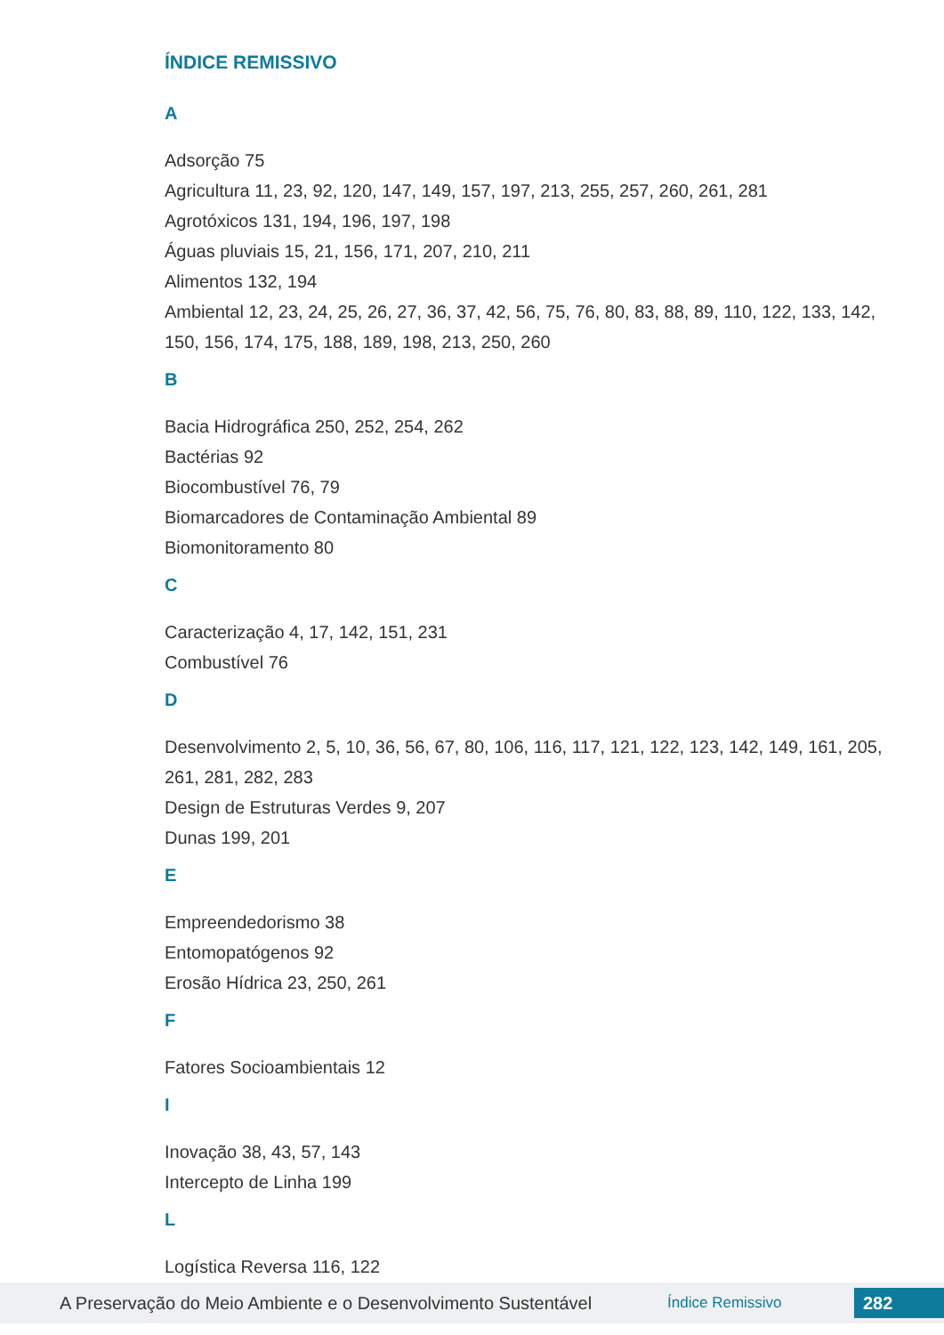ÍNDICE REMISSIVO
A
Adsorção 75
Agricultura 11, 23, 92, 120, 147, 149, 157, 197, 213, 255, 257, 260, 261, 281
Agrotóxicos 131, 194, 196, 197, 198
Águas pluviais 15, 21, 156, 171, 207, 210, 211
Alimentos 132, 194
Ambiental 12, 23, 24, 25, 26, 27, 36, 37, 42, 56, 75, 76, 80, 83, 88, 89, 110, 122, 133, 142, 150, 156, 174, 175, 188, 189, 198, 213, 250, 260
B
Bacia Hidrográfica 250, 252, 254, 262
Bactérias 92
Biocombustível 76, 79
Biomarcadores de Contaminação Ambiental 89
Biomonitoramento 80
C
Caracterização 4, 17, 142, 151, 231
Combustível 76
D
Desenvolvimento 2, 5, 10, 36, 56, 67, 80, 106, 116, 117, 121, 122, 123, 142, 149, 161, 205, 261, 281, 282, 283
Design de Estruturas Verdes 9, 207
Dunas 199, 201
E
Empreendedorismo 38
Entomopatógenos 92
Erosão Hídrica 23, 250, 261
F
Fatores Socioambientais 12
I
Inovação 38, 43, 57, 143
Intercepto de Linha 199
L
Logística Reversa 116, 122
A Preservação do Meio Ambiente e o Desenvolvimento Sustentável Índice Remissivo 282